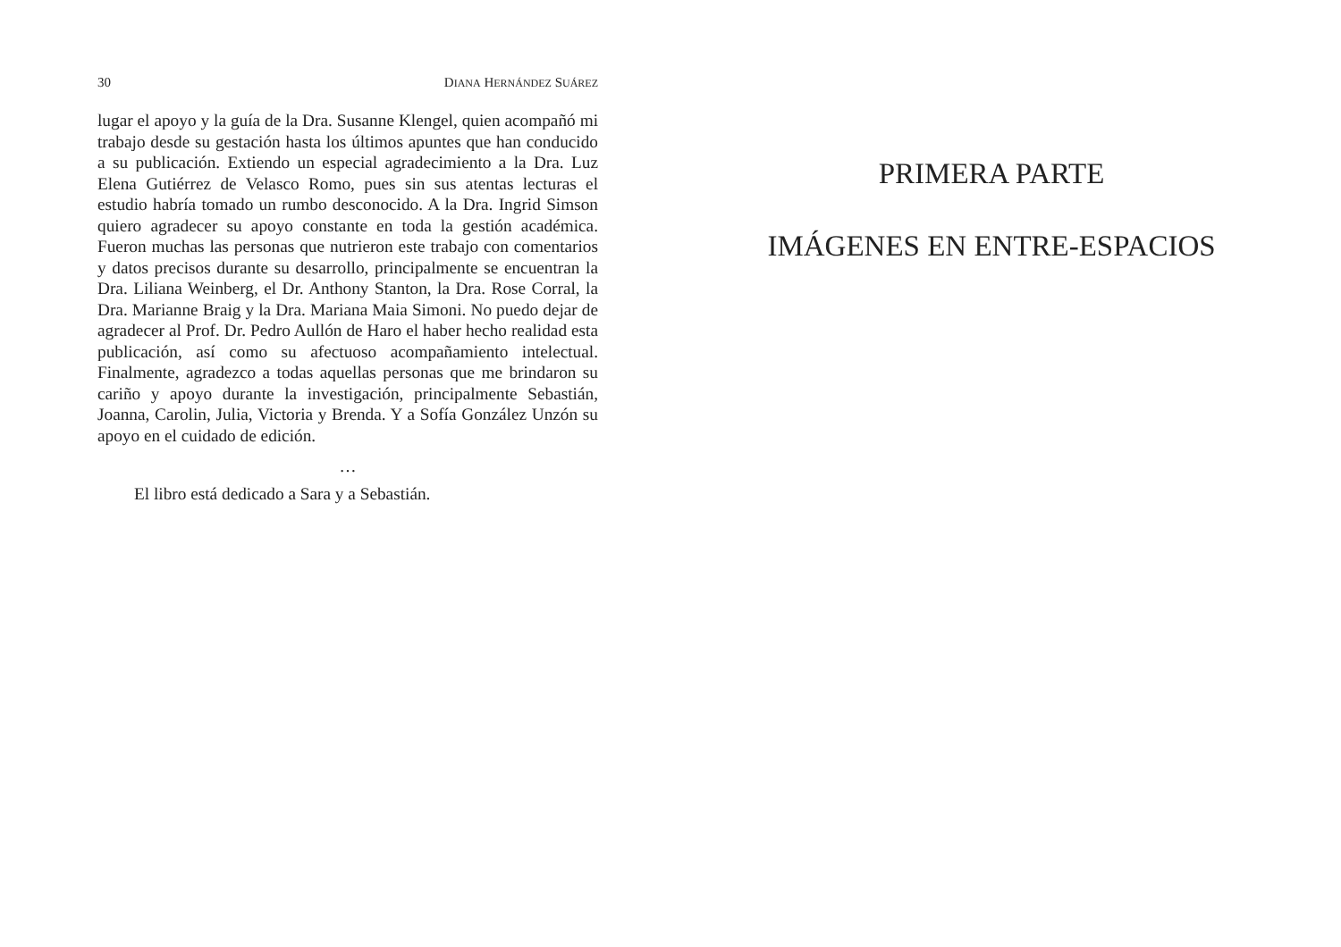30 DIANA HERNÁNDEZ SUÁREZ
lugar el apoyo y la guía de la Dra. Susanne Klengel, quien acompañó mi trabajo desde su gestación hasta los últimos apuntes que han conducido a su publicación. Extiendo un especial agradecimiento a la Dra. Luz Elena Gutiérrez de Velasco Romo, pues sin sus atentas lecturas el estudio habría tomado un rumbo desconocido. A la Dra. Ingrid Simson quiero agradecer su apoyo constante en toda la gestión académica. Fueron muchas las personas que nutrieron este trabajo con comentarios y datos precisos durante su desarrollo, principalmente se encuentran la Dra. Liliana Weinberg, el Dr. Anthony Stanton, la Dra. Rose Corral, la Dra. Marianne Braig y la Dra. Mariana Maia Simoni. No puedo dejar de agradecer al Prof. Dr. Pedro Aullón de Haro el haber hecho realidad esta publicación, así como su afectuoso acompañamiento intelectual. Finalmente, agradezco a todas aquellas personas que me brindaron su cariño y apoyo durante la investigación, principalmente Sebastián, Joanna, Carolin, Julia, Victoria y Brenda. Y a Sofía González Unzón su apoyo en el cuidado de edición.
…
El libro está dedicado a Sara y a Sebastián.
PRIMERA PARTE
IMÁGENES EN ENTRE-ESPACIOS